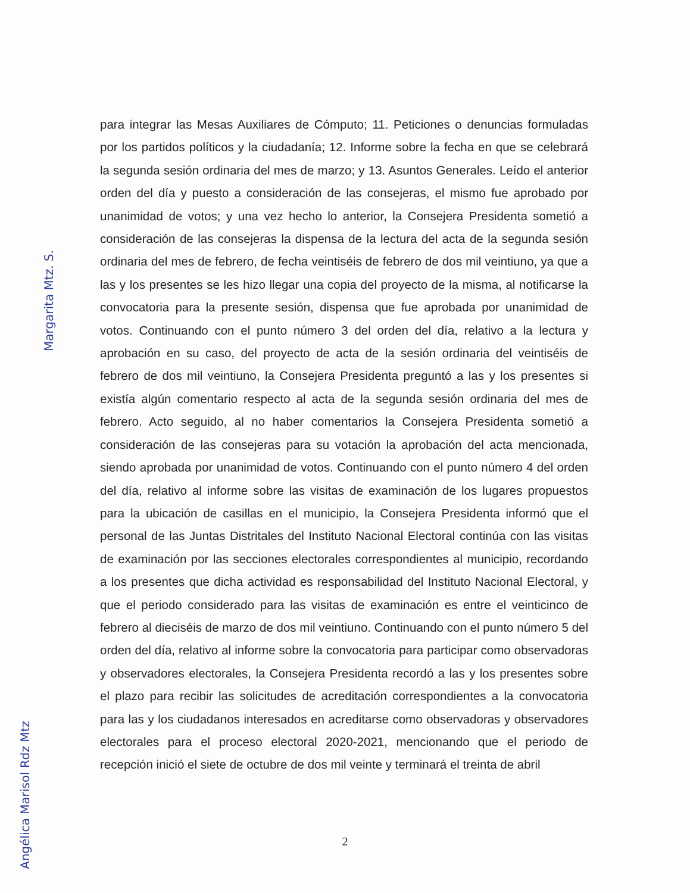para integrar las Mesas Auxiliares de Cómputo; 11. Peticiones o denuncias formuladas por los partidos políticos y la ciudadanía; 12. Informe sobre la fecha en que se celebrará la segunda sesión ordinaria del mes de marzo; y 13. Asuntos Generales. Leído el anterior orden del día y puesto a consideración de las consejeras, el mismo fue aprobado por unanimidad de votos; y una vez hecho lo anterior, la Consejera Presidenta sometió a consideración de las consejeras la dispensa de la lectura del acta de la segunda sesión ordinaria del mes de febrero, de fecha veintiséis de febrero de dos mil veintiuno, ya que a las y los presentes se les hizo llegar una copia del proyecto de la misma, al notificarse la convocatoria para la presente sesión, dispensa que fue aprobada por unanimidad de votos. Continuando con el punto número 3 del orden del día, relativo a la lectura y aprobación en su caso, del proyecto de acta de la sesión ordinaria del veintiséis de febrero de dos mil veintiuno, la Consejera Presidenta preguntó a las y los presentes si existía algún comentario respecto al acta de la segunda sesión ordinaria del mes de febrero. Acto seguido, al no haber comentarios la Consejera Presidenta sometió a consideración de las consejeras para su votación la aprobación del acta mencionada, siendo aprobada por unanimidad de votos. Continuando con el punto número 4 del orden del día, relativo al informe sobre las visitas de examinación de los lugares propuestos para la ubicación de casillas en el municipio, la Consejera Presidenta informó que el personal de las Juntas Distritales del Instituto Nacional Electoral continúa con las visitas de examinación por las secciones electorales correspondientes al municipio, recordando a los presentes que dicha actividad es responsabilidad del Instituto Nacional Electoral, y que el periodo considerado para las visitas de examinación es entre el veinticinco de febrero al dieciséis de marzo de dos mil veintiuno. Continuando con el punto número 5 del orden del día, relativo al informe sobre la convocatoria para participar como observadoras y observadores electorales, la Consejera Presidenta recordó a las y los presentes sobre el plazo para recibir las solicitudes de acreditación correspondientes a la convocatoria para las y los ciudadanos interesados en acreditarse como observadoras y observadores electorales para el proceso electoral 2020-2021, mencionando que el periodo de recepción inició el siete de octubre de dos mil veinte y terminará el treinta de abril
2
Margarita Mtz. S.
Angélica Marisol Rdz Mtz